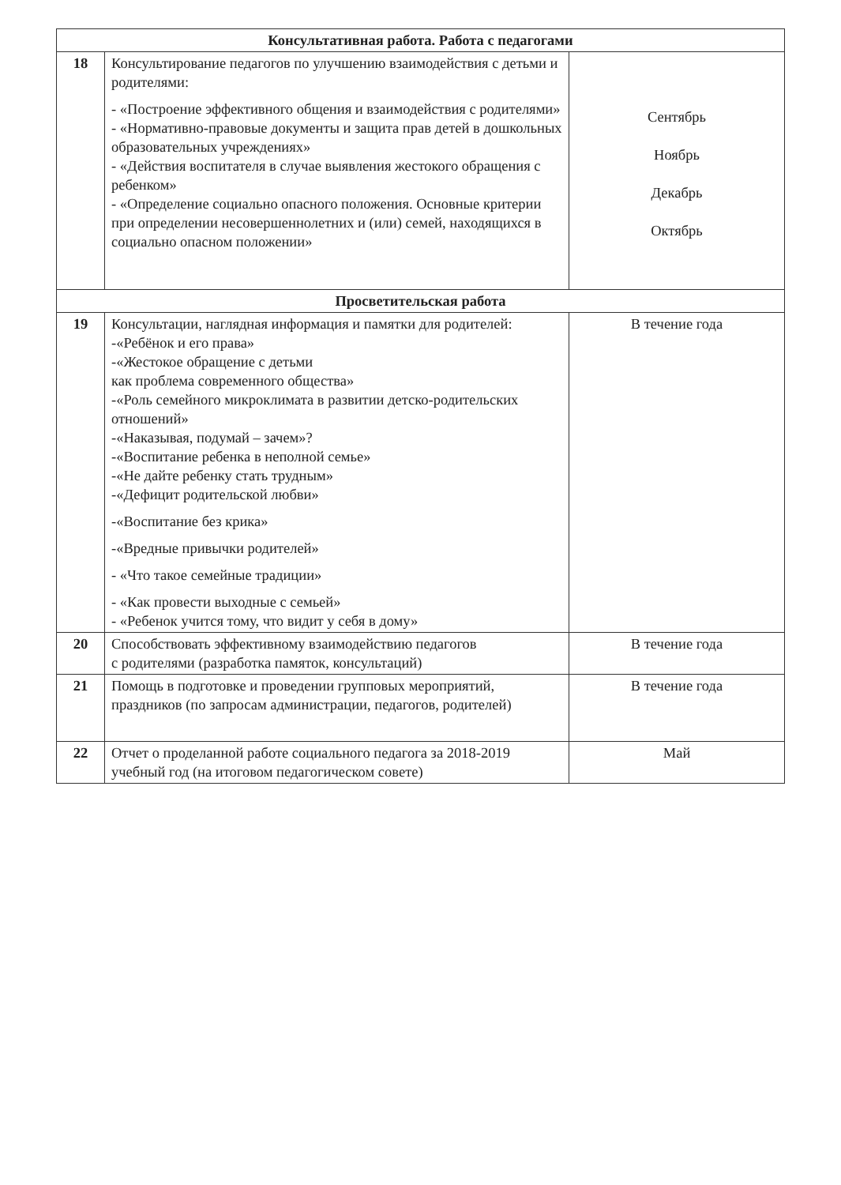| Консультативная работа. Работа с педагогами | | |
| --- | --- | --- |
| 18 | Консультирование педагогов по улучшению взаимодействия с детьми и родителями: - «Построение эффективного общения и взаимодействия с родителями» - «Нормативно-правовые документы и защита прав детей в дошкольных образовательных учреждениях» - «Действия воспитателя в случае выявления жестокого обращения с ребенком» - «Определение социально опасного положения. Основные критерии при определении несовершеннолетних и (или) семей, находящихся в социально опасном положении» | Сентябрь Ноябрь Декабрь Октябрь |
| Просветительская работа | | |
| 19 | Консультации, наглядная информация и памятки для родителей: -«Ребёнок и его права» -«Жестокое обращение с детьми как проблема современного общества» -«Роль семейного микроклимата в развитии детско-родительских отношений» -«Наказывая, подумай – зачем»? -«Воспитание ребенка в неполной семье» -«Не дайте ребенку стать трудным» -«Дефицит родительской любви» -«Воспитание без крика» -«Вредные привычки родителей» - «Что такое семейные традиции» - «Как провести выходные с семьей» - «Ребенок учится тому, что видит у себя в дому» | В течение года |
| 20 | Способствовать эффективному взаимодействию педагогов с родителями (разработка памяток, консультаций) | В течение года |
| 21 | Помощь в подготовке и проведении групповых мероприятий, праздников (по запросам администрации, педагогов, родителей) | В течение года |
| 22 | Отчет о проделанной работе социального педагога за 2018-2019 учебный год (на итоговом педагогическом совете) | Май |